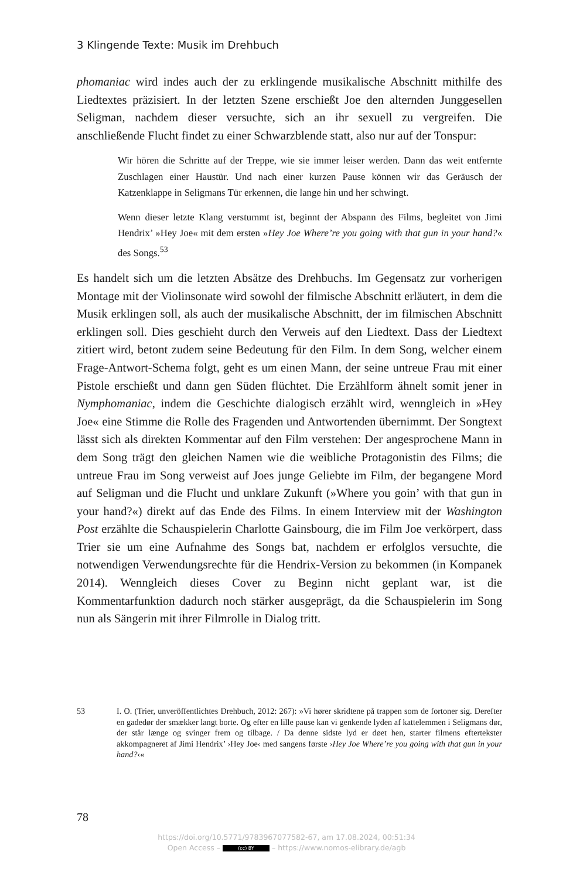3 Klingende Texte: Musik im Drehbuch
phomaniac wird indes auch der zu erklingende musikalische Abschnitt mithilfe des Liedtextes präzisiert. In der letzten Szene erschießt Joe den alternden Junggesellen Seligman, nachdem dieser versuchte, sich an ihr sexuell zu vergreifen. Die anschließende Flucht findet zu einer Schwarzblende statt, also nur auf der Tonspur:
Wir hören die Schritte auf der Treppe, wie sie immer leiser werden. Dann das weit entfernte Zuschlagen einer Haustür. Und nach einer kurzen Pause können wir das Geräusch der Katzenklappe in Seligmans Tür erkennen, die lange hin und her schwingt.
Wenn dieser letzte Klang verstummt ist, beginnt der Abspann des Films, begleitet von Jimi Hendrix’ »Hey Joe« mit dem ersten »Hey Joe Where’re you going with that gun in your hand?« des Songs.<sup>53</sup>
Es handelt sich um die letzten Absätze des Drehbuchs. Im Gegensatz zur vorherigen Montage mit der Violinsonate wird sowohl der filmische Abschnitt erläutert, in dem die Musik erklingen soll, als auch der musikalische Abschnitt, der im filmischen Abschnitt erklingen soll. Dies geschieht durch den Verweis auf den Liedtext. Dass der Liedtext zitiert wird, betont zudem seine Bedeutung für den Film. In dem Song, welcher einem Frage-Antwort-Schema folgt, geht es um einen Mann, der seine untreue Frau mit einer Pistole erschießt und dann gen Süden flüchtet. Die Erzählform ähnelt somit jener in Nymphomaniac, indem die Geschichte dialogisch erzählt wird, wenngleich in »Hey Joe« eine Stimme die Rolle des Fragenden und Antwortenden übernimmt. Der Songtext lässt sich als direkten Kommentar auf den Film verstehen: Der angesprochene Mann in dem Song trägt den gleichen Namen wie die weibliche Protagonistin des Films; die untreue Frau im Song verweist auf Joes junge Geliebte im Film, der begangene Mord auf Seligman und die Flucht und unklare Zukunft (»Where you goin’ with that gun in your hand?«) direkt auf das Ende des Films. In einem Interview mit der Washington Post erzählte die Schauspielerin Charlotte Gainsbourg, die im Film Joe verkörpert, dass Trier sie um eine Aufnahme des Songs bat, nachdem er erfolglos versuchte, die notwendigen Verwendungsrechte für die Hendrix-Version zu bekommen (in Kompanek 2014). Wenngleich dieses Cover zu Beginn nicht geplant war, ist die Kommentarfunktion dadurch noch stärker ausgeprägt, da die Schauspielerin im Song nun als Sängerin mit ihrer Filmrolle in Dialog tritt.
53 I. O. (Trier, unveröffentlichtes Drehbuch, 2012: 267): »Vi hører skridtene på trappen som de fortoner sig. Derefter en gadedør der smækker langt borte. Og efter en lille pause kan vi genkende lyden af kattelemmen i Seligmans dør, der står længe og svinger frem og tilbage. / Da denne sidste lyd er døet hen, starter filmens eftertekster akkompagneret af Jimi Hendrix’ ›Hey Joe‹ med sangens første ›Hey Joe Where’re you going with that gun in your hand?‹«
78
https://doi.org/10.5771/9783967077582-67, am 17.08.2024, 00:51:34
Open Access – (cc) BY – https://www.nomos-elibrary.de/agb